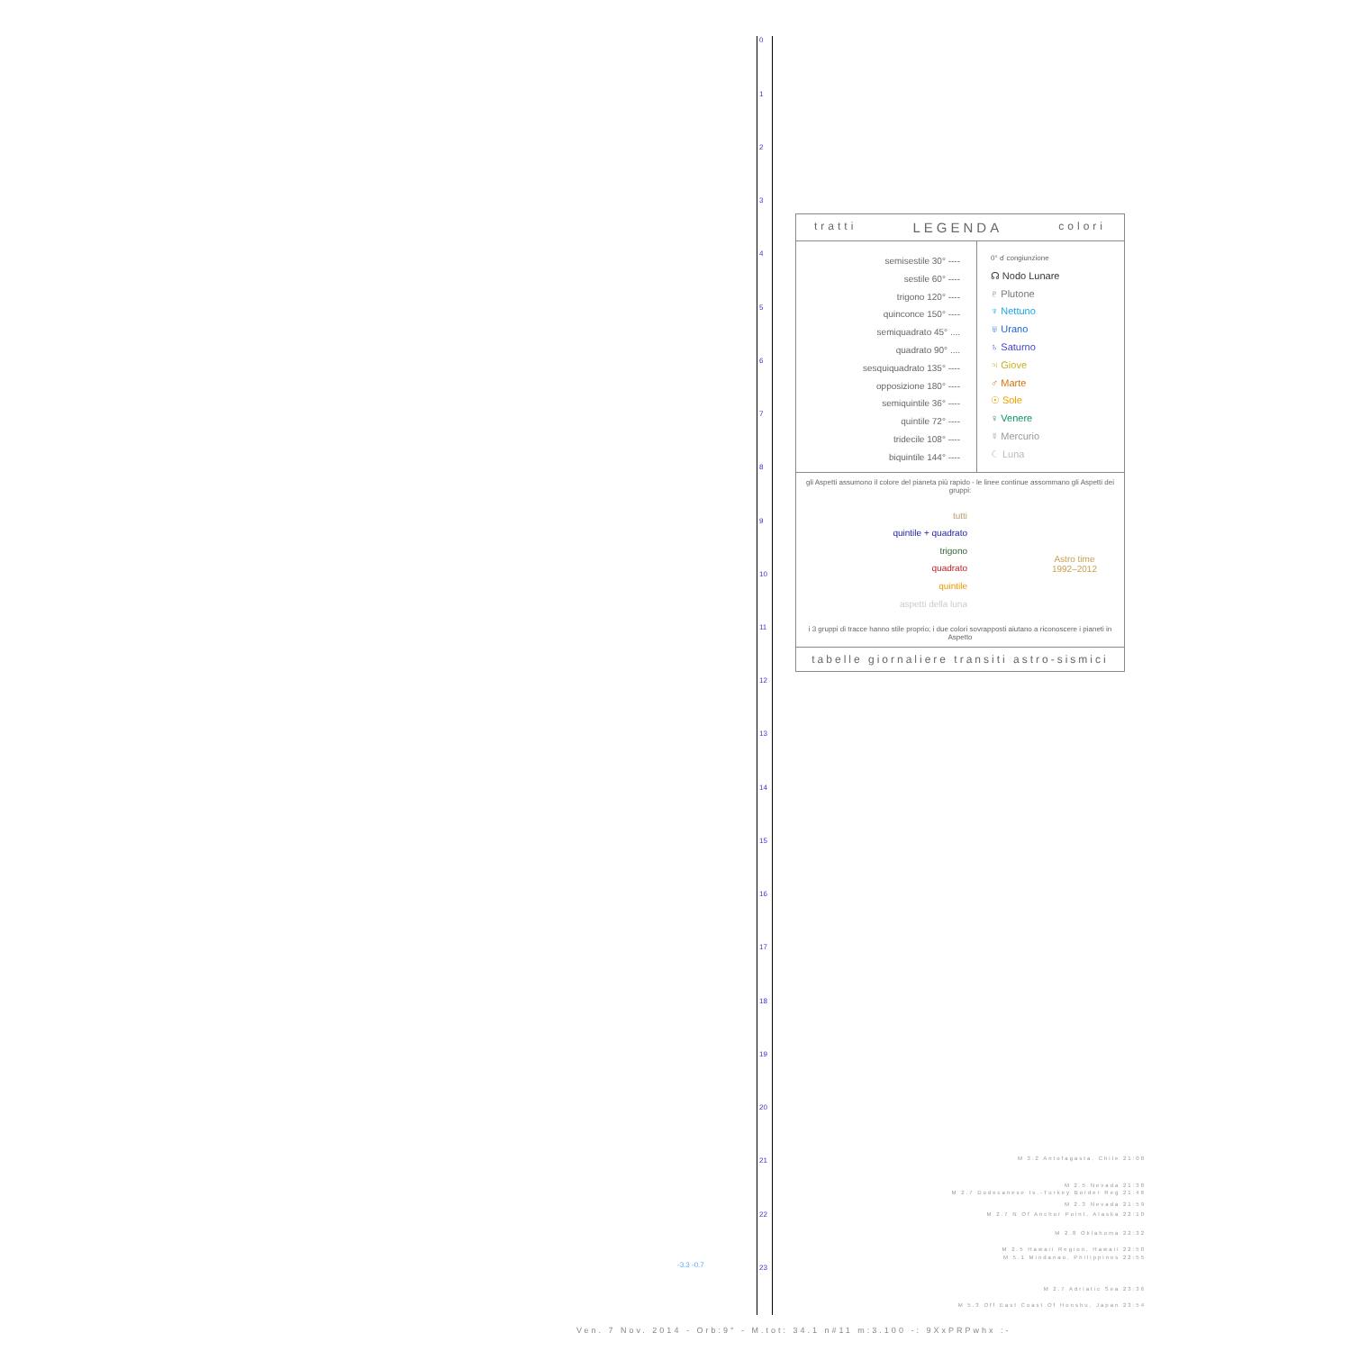0
1
2
3
4
5
6
7
8
9
10
11
12
13
14
15
16
17
18
19
20
21
22
23
tratti LEGENDA colori
semisestile 30° ----
sestile 60° ----
trigono 120° ----
quinconce 150° ----
semiquadrato 45° ....
quadrato 90° ....
sesquiquadrato 135° ----
opposizione 180° ----
semiquintile 36° ----
quintile 72° ----
tridecile 108° ----
biquintile 144° ----
0° ☌ congiunzione
☊ Nodo Lunare
♇ Plutone
♆ Nettuno
♅ Urano
♄ Saturno
♃ Giove
♂ Marte
☉ Sole
♀ Venere
☿ Mercurio
☾ Luna
gli Aspetti assumono il colore del pianeta più rapido - le linee continue assommano gli Aspetti dei gruppi:
tutti
quintile + quadrato
trigono
quadrato
quintile
aspetti della luna
Astro time
1992–2012
i 3 gruppi di tracce hanno stile proprio; i due colori sovrapposti aiutano a riconoscere i pianeti in Aspetto
tabelle giornaliere transiti astro-sismici
M 3.2 Antofagasta, Chile 21:08
M 2.5 Nevada 21:38
M 2.7 Dodecanese Is.-Turkey Border Reg 21:46
M 2.3 Nevada 21:59
M 2.7 N Of Anchor Point, Alaska 22:10
M 2.8 Oklahoma 22:32
M 2.5 Hawaii Region, Hawaii 22:50
M 5.1 Mindanao, Philippines 22:55
M 2.7 Adriatic Sea 23:36
M 5.3 Off East Coast Of Honshu, Japan 23:54
-3.3 -0.7
Ven. 7 Nov. 2014 - Orb:9° - M.tot: 34.1 n#11 m:3.100 -: 9XxPRPwhx :-